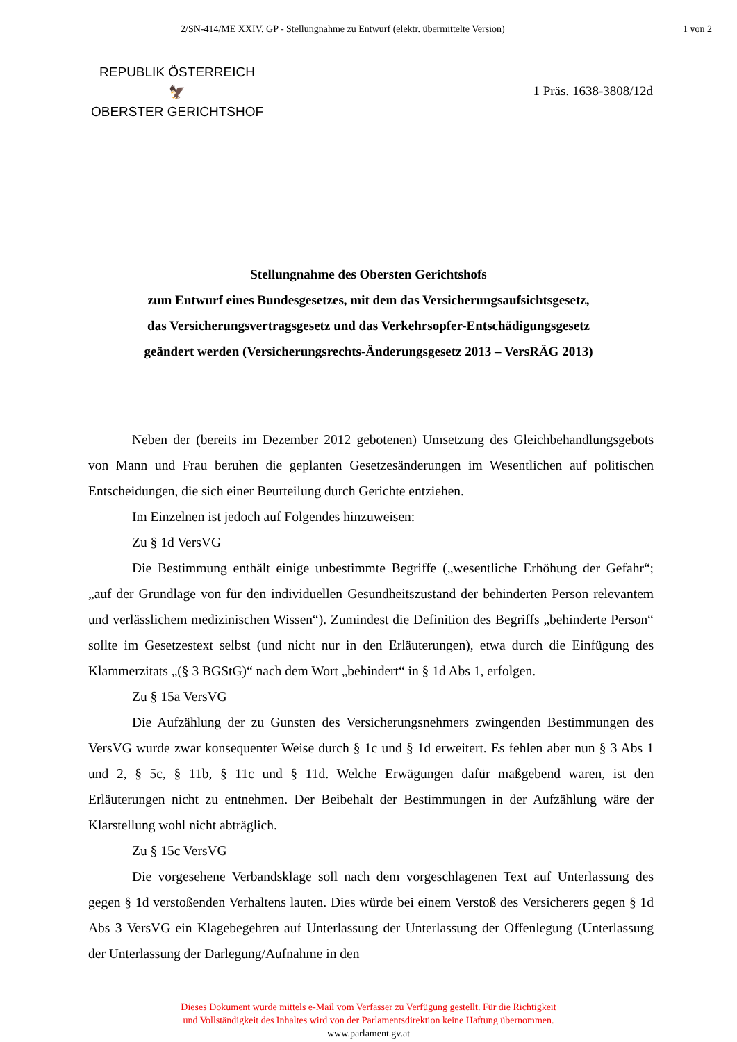2/SN-414/ME XXIV. GP - Stellungnahme zu Entwurf (elektr. übermittelte Version) 1 von 2
REPUBLIK ÖSTERREICH
🦅
OBERSTER GERICHTSHOF
1 Präs. 1638-3808/12d
Stellungnahme des Obersten Gerichtshofs
zum Entwurf eines Bundesgesetzes, mit dem das Versicherungsaufsichtsgesetz,
das Versicherungsvertragsgesetz und das Verkehrsopfer-Entschädigungsgesetz
geändert werden (Versicherungsrechts-Änderungsgesetz 2013 – VersRÄG 2013)
Neben der (bereits im Dezember 2012 gebotenen) Umsetzung des Gleichbehandlungsgebots von Mann und Frau beruhen die geplanten Gesetzesänderungen im Wesentlichen auf politischen Entscheidungen, die sich einer Beurteilung durch Gerichte entziehen.
Im Einzelnen ist jedoch auf Folgendes hinzuweisen:
Zu § 1d VersVG
Die Bestimmung enthält einige unbestimmte Begriffe („wesentliche Erhöhung der Gefahr“; „auf der Grundlage von für den individuellen Gesundheitszustand der behinderten Person relevantem und verlässlichem medizinischen Wissen“). Zumindest die Definition des Begriffs „behinderte Person“ sollte im Gesetzestext selbst (und nicht nur in den Erläuterungen), etwa durch die Einfügung des Klammerzitats „(§ 3 BGStG)“ nach dem Wort „behindert“ in § 1d Abs 1, erfolgen.
Zu § 15a VersVG
Die Aufzählung der zu Gunsten des Versicherungsnehmers zwingenden Bestimmungen des VersVG wurde zwar konsequenter Weise durch § 1c und § 1d erweitert. Es fehlen aber nun § 3 Abs 1 und 2, § 5c, § 11b, § 11c und § 11d. Welche Erwägungen dafür maßgebend waren, ist den Erläuterungen nicht zu entnehmen. Der Beibehalt der Bestimmungen in der Aufzählung wäre der Klarstellung wohl nicht abträglich.
Zu § 15c VersVG
Die vorgesehene Verbandsklage soll nach dem vorgeschlagenen Text auf Unterlassung des gegen § 1d verstoßenden Verhaltens lauten. Dies würde bei einem Verstoß des Versicherers gegen § 1d Abs 3 VersVG ein Klagebegehren auf Unterlassung der Unterlassung der Offenlegung (Unterlassung der Unterlassung der Darlegung/Aufnahme in den
Dieses Dokument wurde mittels e-Mail vom Verfasser zu Verfügung gestellt. Für die Richtigkeit
und Vollständigkeit des Inhaltes wird von der Parlamentsdirektion keine Haftung übernommen.
www.parlament.gv.at